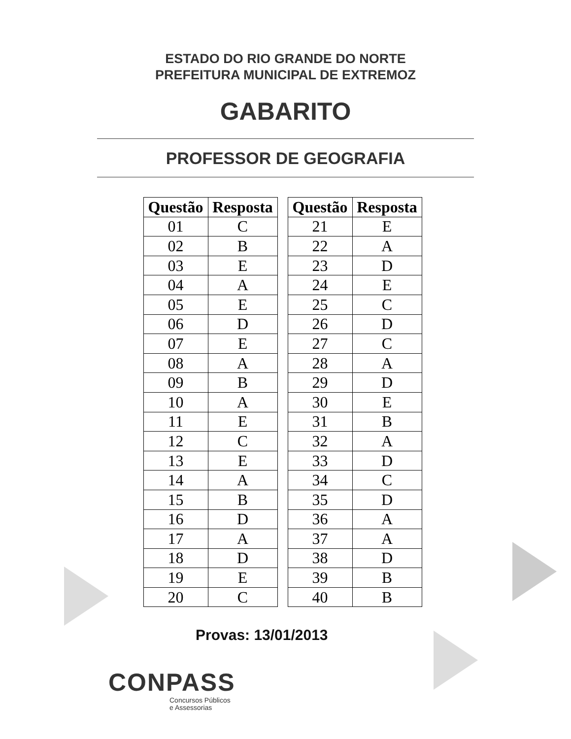ESTADO DO RIO GRANDE DO NORTE
PREFEITURA MUNICIPAL DE EXTREMOZ
GABARITO
PROFESSOR DE GEOGRAFIA
| Questão | Resposta |
| --- | --- |
| 01 | C |
| 02 | B |
| 03 | E |
| 04 | A |
| 05 | E |
| 06 | D |
| 07 | E |
| 08 | A |
| 09 | B |
| 10 | A |
| 11 | E |
| 12 | C |
| 13 | E |
| 14 | A |
| 15 | B |
| 16 | D |
| 17 | A |
| 18 | D |
| 19 | E |
| 20 | C |
| Questão | Resposta |
| --- | --- |
| 21 | E |
| 22 | A |
| 23 | D |
| 24 | E |
| 25 | C |
| 26 | D |
| 27 | C |
| 28 | A |
| 29 | D |
| 30 | E |
| 31 | B |
| 32 | A |
| 33 | D |
| 34 | C |
| 35 | D |
| 36 | A |
| 37 | A |
| 38 | D |
| 39 | B |
| 40 | B |
Provas: 13/01/2013
CONPASS
Concursos Públicos
e Assessorias